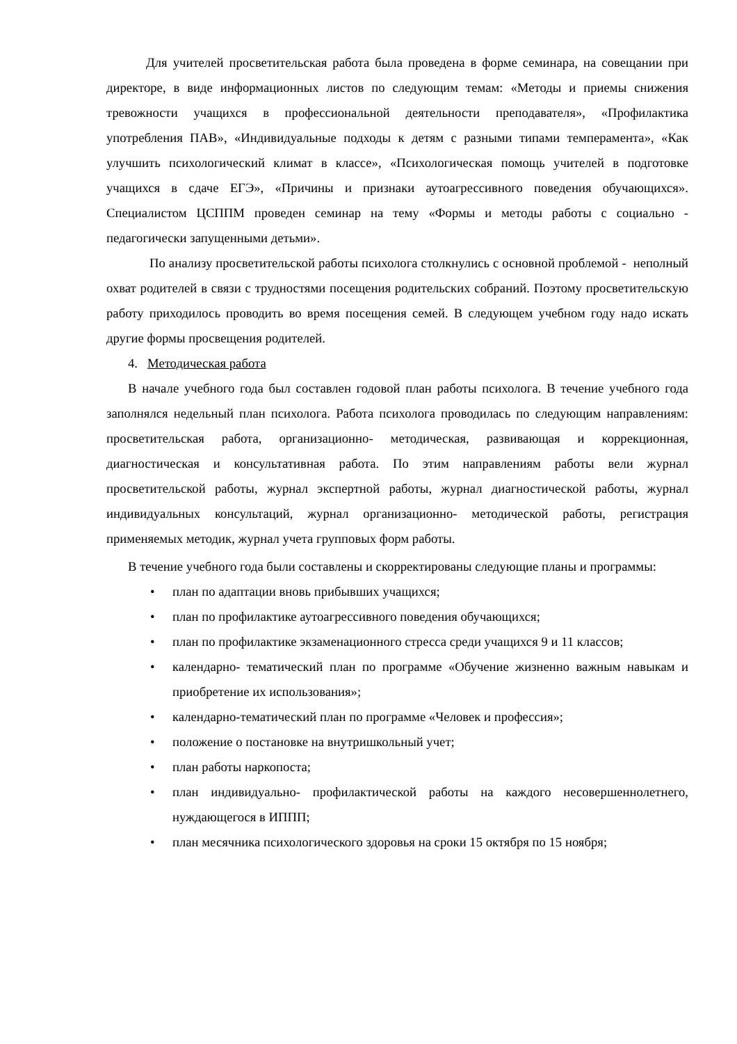Для учителей просветительская работа была проведена в форме семинара, на совещании при директоре, в виде информационных листов по следующим темам: «Методы и приемы снижения тревожности учащихся в профессиональной деятельности преподавателя», «Профилактика употребления ПАВ», «Индивидуальные подходы к детям с разными типами темперамента», «Как улучшить психологический климат в классе», «Психологическая помощь учителей в подготовке учащихся в сдаче ЕГЭ», «Причины и признаки аутоагрессивного поведения обучающихся». Специалистом ЦСППМ проведен семинар на тему «Формы и методы работы с социально - педагогически запущенными детьми».
По анализу просветительской работы психолога столкнулись с основной проблемой - неполный охват родителей в связи с трудностями посещения родительских собраний. Поэтому просветительскую работу приходилось проводить во время посещения семей. В следующем учебном году надо искать другие формы просвещения родителей.
4. Методическая работа
В начале учебного года был составлен годовой план работы психолога. В течение учебного года заполнялся недельный план психолога. Работа психолога проводилась по следующим направлениям: просветительская работа, организационно- методическая, развивающая и коррекционная, диагностическая и консультативная работа. По этим направлениям работы вели журнал просветительской работы, журнал экспертной работы, журнал диагностической работы, журнал индивидуальных консультаций, журнал организационно- методической работы, регистрация применяемых методик, журнал учета групповых форм работы.
В течение учебного года были составлены и скорректированы следующие планы и программы:
• план по адаптации вновь прибывших учащихся;
• план по профилактике аутоагрессивного поведения обучающихся;
• план по профилактике экзаменационного стресса среди учащихся 9 и 11 классов;
• календарно- тематический план по программе «Обучение жизненно важным навыкам и приобретение их использования»;
• календарно-тематический план по программе «Человек и профессия»;
• положение о постановке на внутришкольный учет;
• план работы наркопоста;
• план индивидуально- профилактической работы на каждого несовершеннолетнего, нуждающегося в ИППП;
• план месячника психологического здоровья на сроки 15 октября по 15 ноября;